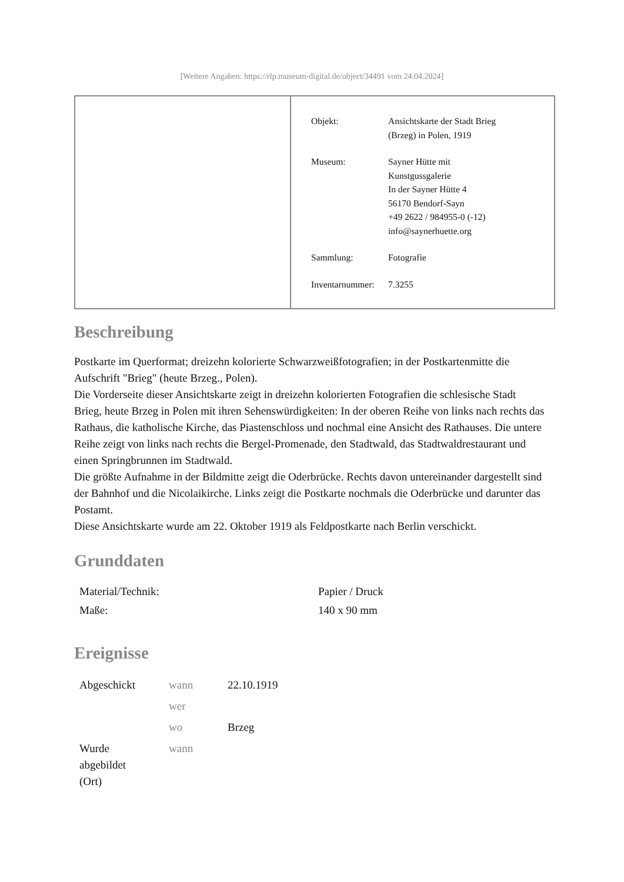[Weitere Angaben: https://rlp.museum-digital.de/object/34491 vom 24.04.2024]
| Objekt: | Ansichtskarte der Stadt Brieg (Brzeg) in Polen, 1919 |
| Museum: | Sayner Hütte mit Kunstgussgalerie In der Sayner Hütte 4 56170 Bendorf-Sayn +49 2622 / 984955-0 (-12) info@saynerhuette.org |
| Sammlung: | Fotografie |
| Inventarnummer: | 7.3255 |
Beschreibung
Postkarte im Querformat; dreizehn kolorierte Schwarzweißfotografien; in der Postkartenmitte die Aufschrift "Brieg" (heute Brzeg., Polen).
Die Vorderseite dieser Ansichtskarte zeigt in dreizehn kolorierten Fotografien die schlesische Stadt Brieg, heute Brzeg in Polen mit ihren Sehenswürdigkeiten: In der oberen Reihe von links nach rechts das Rathaus, die katholische Kirche, das Piastenschloss und nochmal eine Ansicht des Rathauses. Die untere Reihe zeigt von links nach rechts die Bergel-Promenade, den Stadtwald, das Stadtwaldrestaurant und einen Springbrunnen im Stadtwald.
Die größte Aufnahme in der Bildmitte zeigt die Oderbrücke. Rechts davon untereinander dargestellt sind der Bahnhof und die Nicolaikirche. Links zeigt die Postkarte nochmals die Oderbrücke und darunter das Postamt.
Diese Ansichtskarte wurde am 22. Oktober 1919 als Feldpostkarte nach Berlin verschickt.
Grunddaten
| Material/Technik: | Papier / Druck |
| Maße: | 140 x 90 mm |
Ereignisse
| Abgeschickt | wann | 22.10.1919 |
| | wer | |
| | wo | Brzeg |
| Wurde abgebildet (Ort) | wann | |